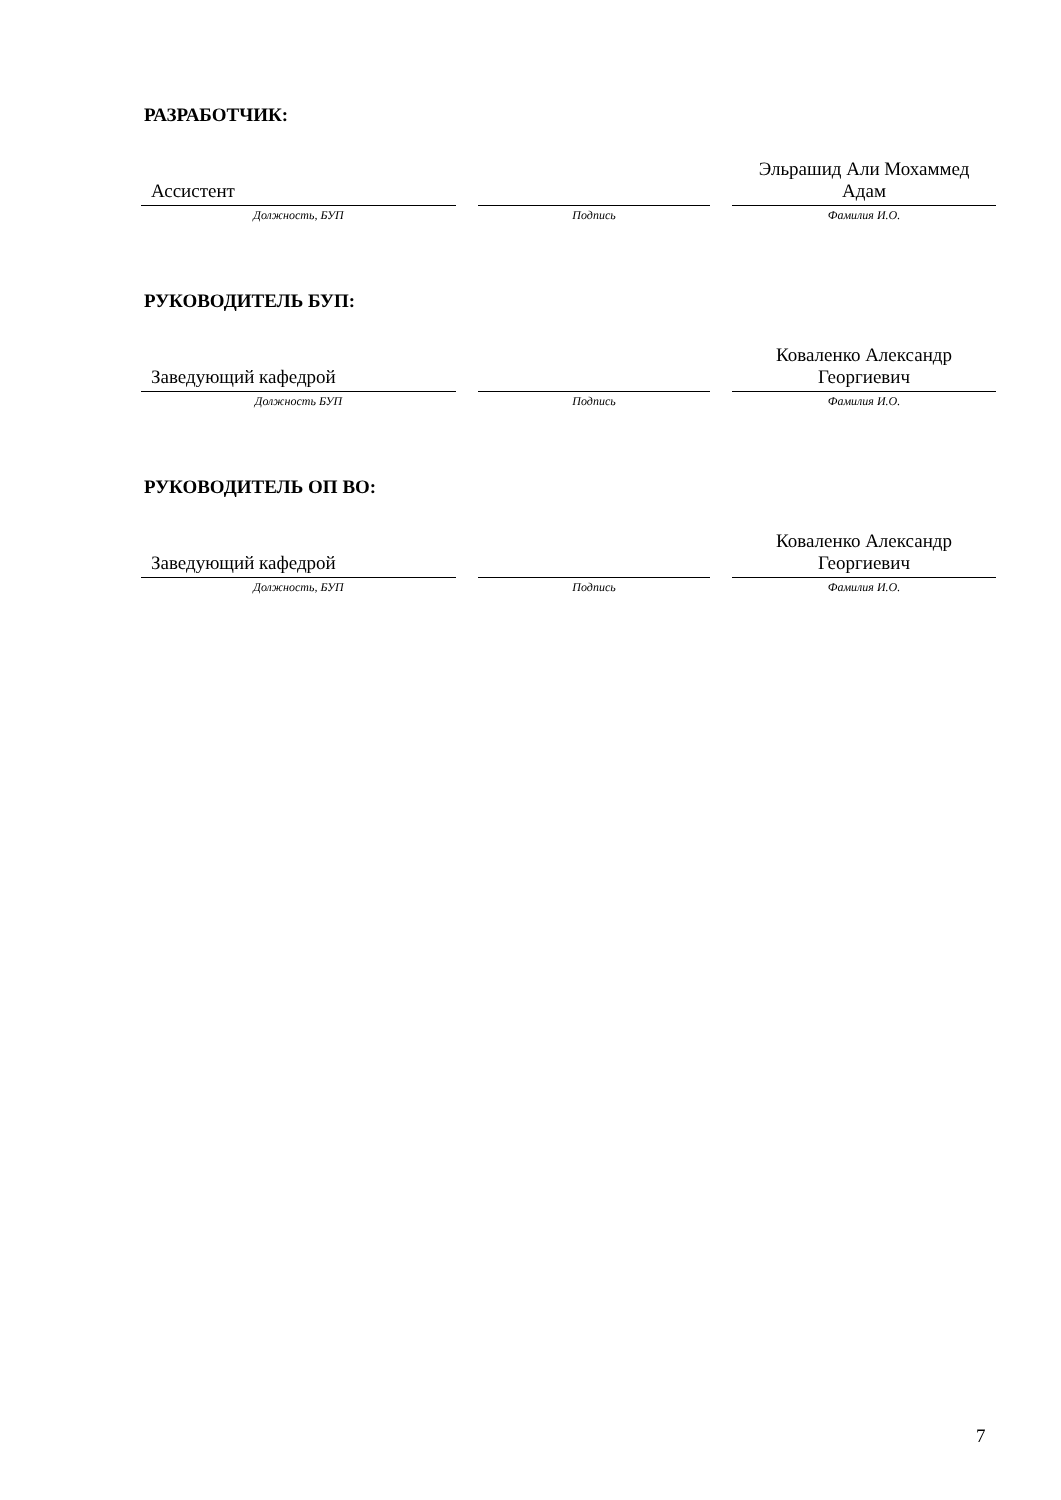РАЗРАБОТЧИК:
| Ассистент | | Эльрашид Али Мохаммед Адам |
| Должность, БУП | Подпись | Фамилия И.О. |
РУКОВОДИТЕЛЬ БУП:
| Заведующий кафедрой | | Коваленко Александр Георгиевич |
| Должность БУП | Подпись | Фамилия И.О. |
РУКОВОДИТЕЛЬ ОП ВО:
| Заведующий кафедрой | | Коваленко Александр Георгиевич |
| Должность, БУП | Подпись | Фамилия И.О. |
7